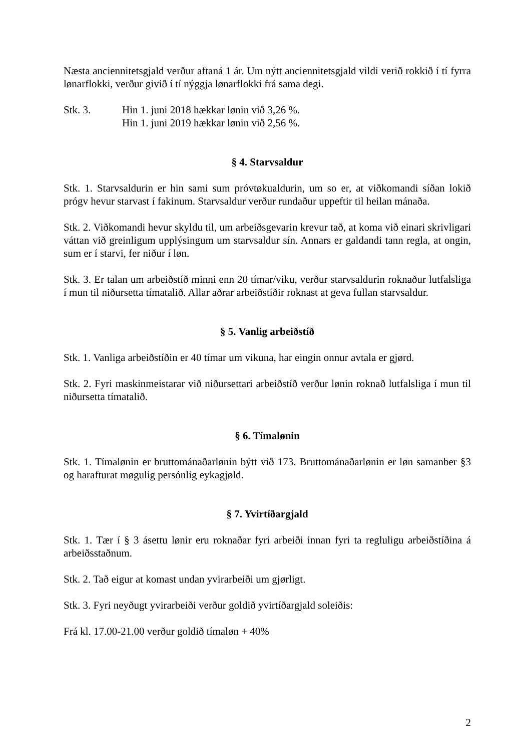Næsta anciennitetsgjald verður aftaná 1 ár. Um nýtt anciennitetsgjald vildi verið rokkið í tí fyrra lønarflokki, verður givið í tí nýggja lønarflokki frá sama degi.
Stk. 3. Hin 1. juni 2018 hækkar lønin við 3,26 %.
Hin 1. juni 2019 hækkar lønin við 2,56 %.
§ 4. Starvsaldur
Stk. 1. Starvsaldurin er hin sami sum próvtøkualdurin, um so er, at viðkomandi síðan lokið prógv hevur starvast í fakinum. Starvsaldur verður rundaður uppeftir til heilan mánaða.
Stk. 2. Viðkomandi hevur skyldu til, um arbeiðsgevarin krevur tað, at koma við einari skrivligari váttan við greinligum upplýsingum um starvsaldur sín. Annars er galdandi tann regla, at ongin, sum er í starvi, fer niður í løn.
Stk. 3. Er talan um arbeiðstíð minni enn 20 tímar/viku, verður starvsaldurin roknaður lutfalsliga í mun til niðursetta tímatalið. Allar aðrar arbeiðstíðir roknast at geva fullan starvsaldur.
§ 5. Vanlig arbeiðstíð
Stk. 1. Vanliga arbeiðstíðin er 40 tímar um vikuna, har eingin onnur avtala er gjørd.
Stk. 2. Fyri maskinmeistarar við niðursettari arbeiðstíð verður lønin roknað lutfalsliga í mun til niðursetta tímatalið.
§ 6. Tímalønin
Stk. 1. Tímalønin er bruttománaðarlønin býtt við 173. Bruttománaðarlønin er løn samanber §3 og harafturat møgulig persónlig eykagjøld.
§ 7. Yvirtíðargjald
Stk. 1. Tær í § 3 ásettu lønir eru roknaðar fyri arbeiði innan fyri ta regluligu arbeiðstíðina á arbeiðsstaðnum.
Stk. 2. Tað eigur at komast undan yvirarbeiði um gjørligt.
Stk. 3. Fyri neyðugt yvirarbeiði verður goldið yvirtíðargjald soleiðis:
Frá kl. 17.00-21.00 verður goldið tímaløn + 40%
2